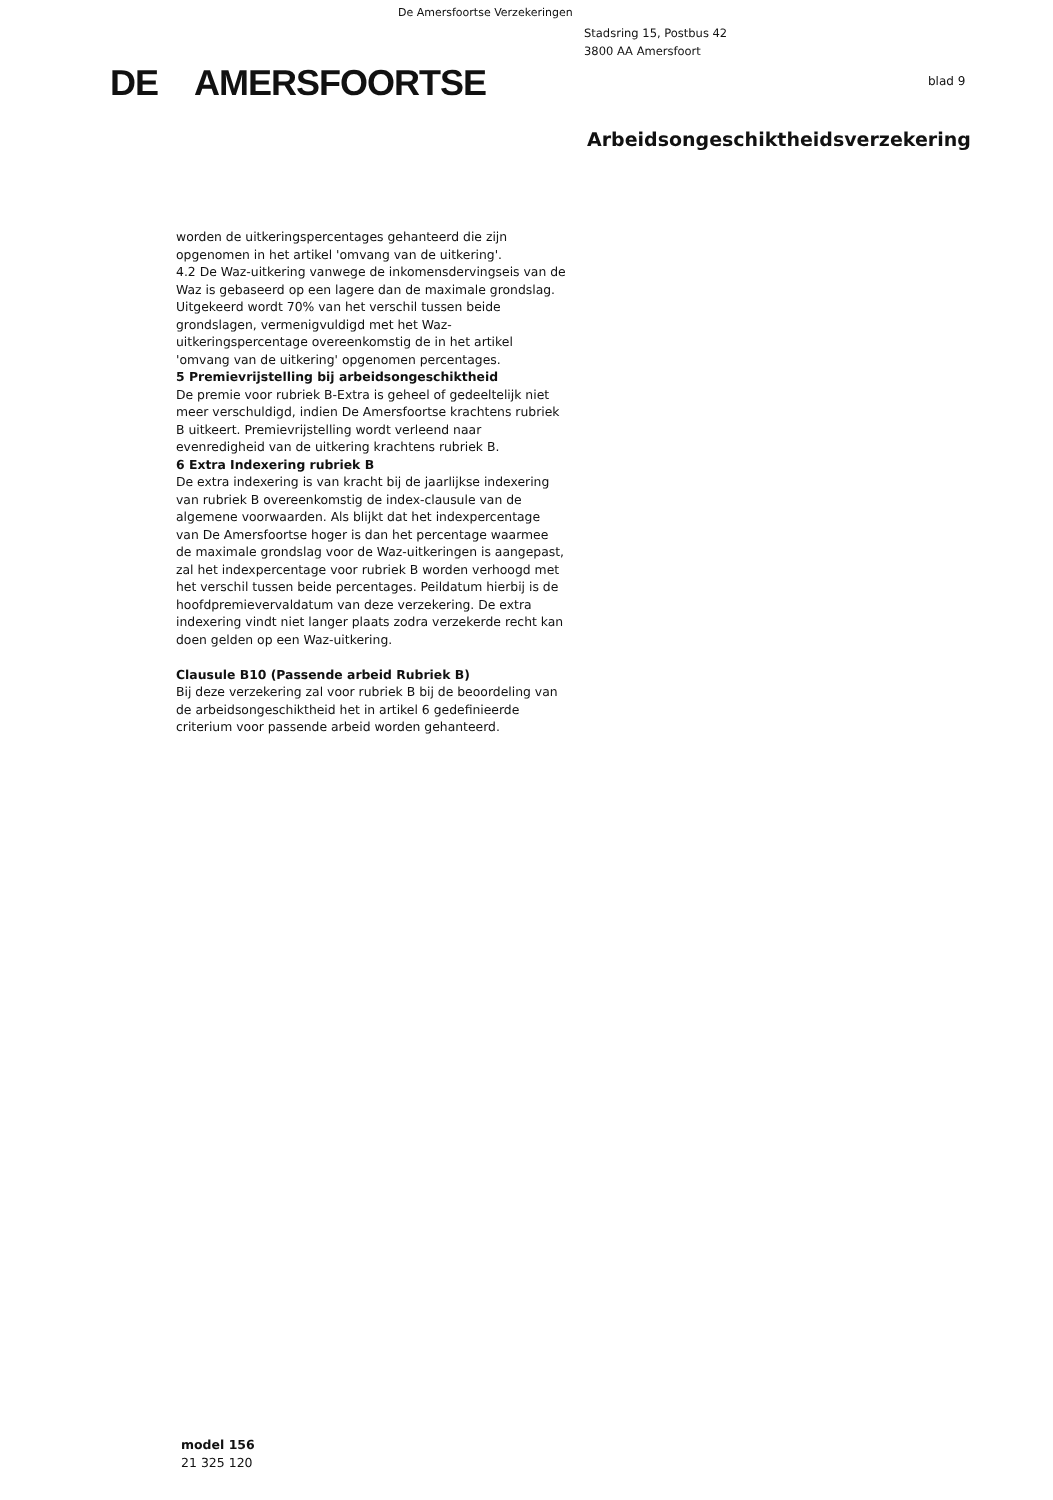De Amersfoortse Verzekeringen
Stadsring 15, Postbus 42
3800 AA Amersfoort
DE AMERSFOORTSE blad 9
Arbeidsongeschiktheidsverzekering
worden de uitkeringspercentages gehanteerd die zijn opgenomen in het artikel 'omvang van de uitkering'.
4.2 De Waz-uitkering vanwege de inkomensdervingseis van de Waz is gebaseerd op een lagere dan de maximale grondslag. Uitgekeerd wordt 70% van het verschil tussen beide grondslagen, vermenigvuldigd met het Waz-uitkeringspercentage overeenkomstig de in het artikel 'omvang van de uitkering' opgenomen percentages.
5 Premievrijstelling bij arbeidsongeschiktheid
De premie voor rubriek B-Extra is geheel of gedeeltelijk niet meer verschuldigd, indien De Amersfoortse krachtens rubriek B uitkeert. Premievrijstelling wordt verleend naar evenredigheid van de uitkering krachtens rubriek B.
6 Extra Indexering rubriek B
De extra indexering is van kracht bij de jaarlijkse indexering van rubriek B overeenkomstig de index-clausule van de algemene voorwaarden. Als blijkt dat het indexpercentage van De Amersfoortse hoger is dan het percentage waarmee de maximale grondslag voor de Waz-uitkeringen is aangepast, zal het indexpercentage voor rubriek B worden verhoogd met het verschil tussen beide percentages. Peildatum hierbij is de hoofdpremievervaldatum van deze verzekering. De extra indexering vindt niet langer plaats zodra verzekerde recht kan doen gelden op een Waz-uitkering.
Clausule B10 (Passende arbeid Rubriek B)
Bij deze verzekering zal voor rubriek B bij de beoordeling van de arbeidsongeschiktheid het in artikel 6 gedefinieerde criterium voor passende arbeid worden gehanteerd.
model 156
21 325 120